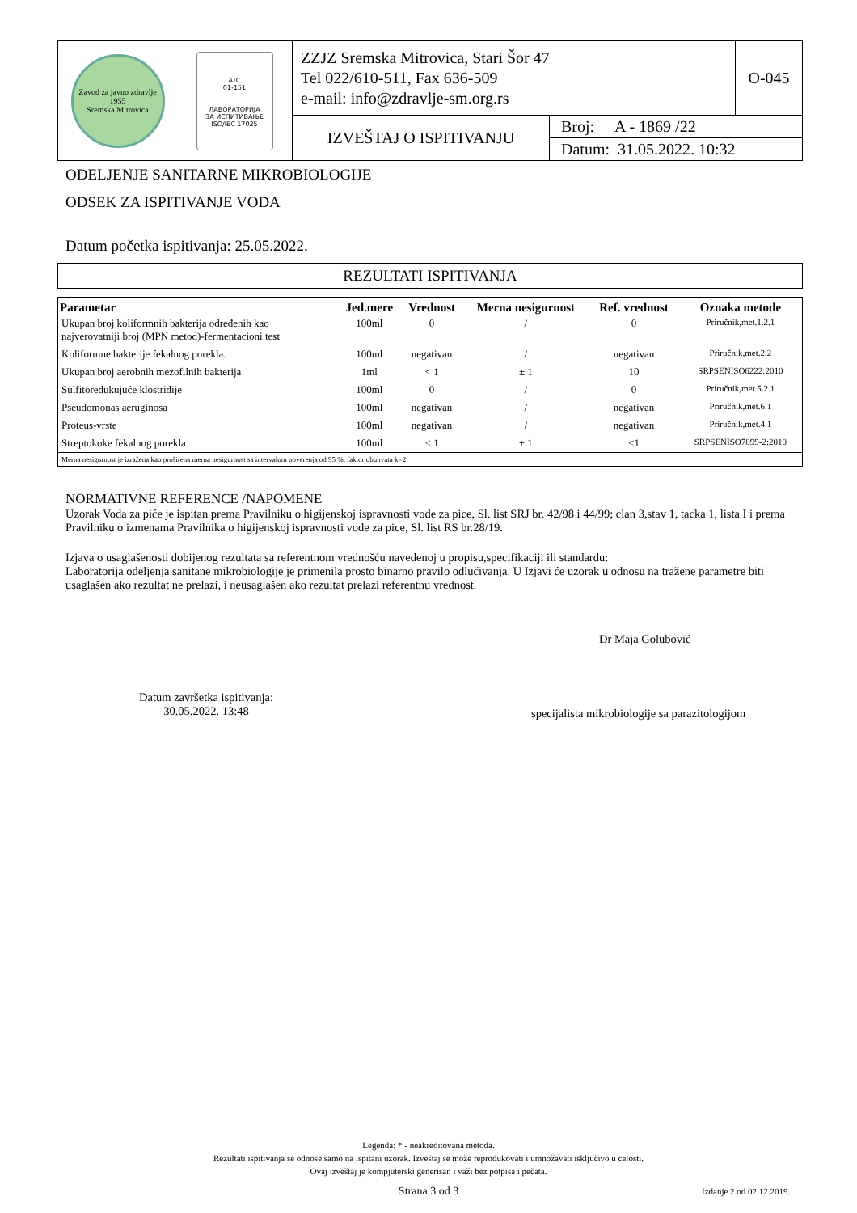| Zavod za javno zdravlje 1955 Sremska Mitrovica | ATC 01-151 ЛАБОРАТОРИЈА ЗА ИСПИТИВАЊЕ ISO/IEC 17025 | ZZJZ Sremska Mitrovica, Stari Šor 47 Tel 022/610-511, Fax 636-509 e-mail: info@zdravlje-sm.org.rs | | O-045 |
| | | IZVEŠTAJ O ISPITIVANJU | Broj: A - 1869 /22 | |
| | | | Datum: 31.05.2022. 10:32 | |
ODELJENJE SANITARNE MIKROBIOLOGIJE
ODSEK ZA ISPITIVANJE VODA
Datum početka ispitivanja: 25.05.2022.
REZULTATI ISPITIVANJA
| Parametar | Jed.mere | Vrednost | Merna nesigurnost | Ref. vrednost | Oznaka metode |
| --- | --- | --- | --- | --- | --- |
| Ukupan broj koliformnih bakterija određenih kao najverovatniji broj (MPN metod)-fermentacioni test | 100ml | 0 | / | 0 | Priručnik,met.1.2.1 |
| Koliformne bakterije fekalnog porekla. | 100ml | negativan | / | negativan | Priručnik,met.2.2 |
| Ukupan broj aerobnih mezofilnih bakterija | 1ml | < 1 | ± 1 | 10 | SRPSENISO6222:2010 |
| Sulfitoredukujuće klostridije | 100ml | 0 | / | 0 | Priručnik,met.5.2.1 |
| Pseudomonas aeruginosa | 100ml | negativan | / | negativan | Priručnik,met.6.1 |
| Proteus-vrste | 100ml | negativan | / | negativan | Priručnik,met.4.1 |
| Streptokoke fekalnog porekla | 100ml | < 1 | ± 1 | <1 | SRPSENISO7899-2:2010 |
| Merna nesigurnost je izražena kao proširena merna nesigurnost sa intervalom poverenja od 95 %, faktor obuhvata k=2. | | | | | |
NORMATIVNE REFERENCE /NAPOMENE
Uzorak Voda za piće je ispitan prema Pravilniku o higijenskoj ispravnosti vode za pice, Sl. list SRJ br. 42/98 i 44/99; clan 3,stav 1, tacka 1, lista I i prema Pravilniku o izmenama Pravilnika o higijenskoj ispravnosti vode za pice, Sl. list RS br.28/19.
Izjava o usaglašenosti dobijenog rezultata sa referentnom vrednošću navedenoj u propisu,specifikaciji ili standardu:
Laboratorija odeljenja sanitane mikrobiologije je primenila prosto binarno pravilo odlučivanja. U Izjavi će uzorak u odnosu na tražene parametre biti usaglašen ako rezultat ne prelazi, i neusaglašen ako rezultat prelazi referentnu vrednost.
Dr Maja Golubović
Datum završetka ispitivanja:
30.05.2022. 13:48
specijalista mikrobiologije sa parazitologijom
Legenda: * - neakreditovana metoda.
Rezultati ispitivanja se odnose samo na ispitani uzorak. Izveštaj se može reprodukovati i umnožavati isključivo u celosti.
Ovaj izveštaj je kompjuterski generisan i važi bez potpisa i pečata.
Strana 3 od 3 Izdanje 2 od 02.12.2019.